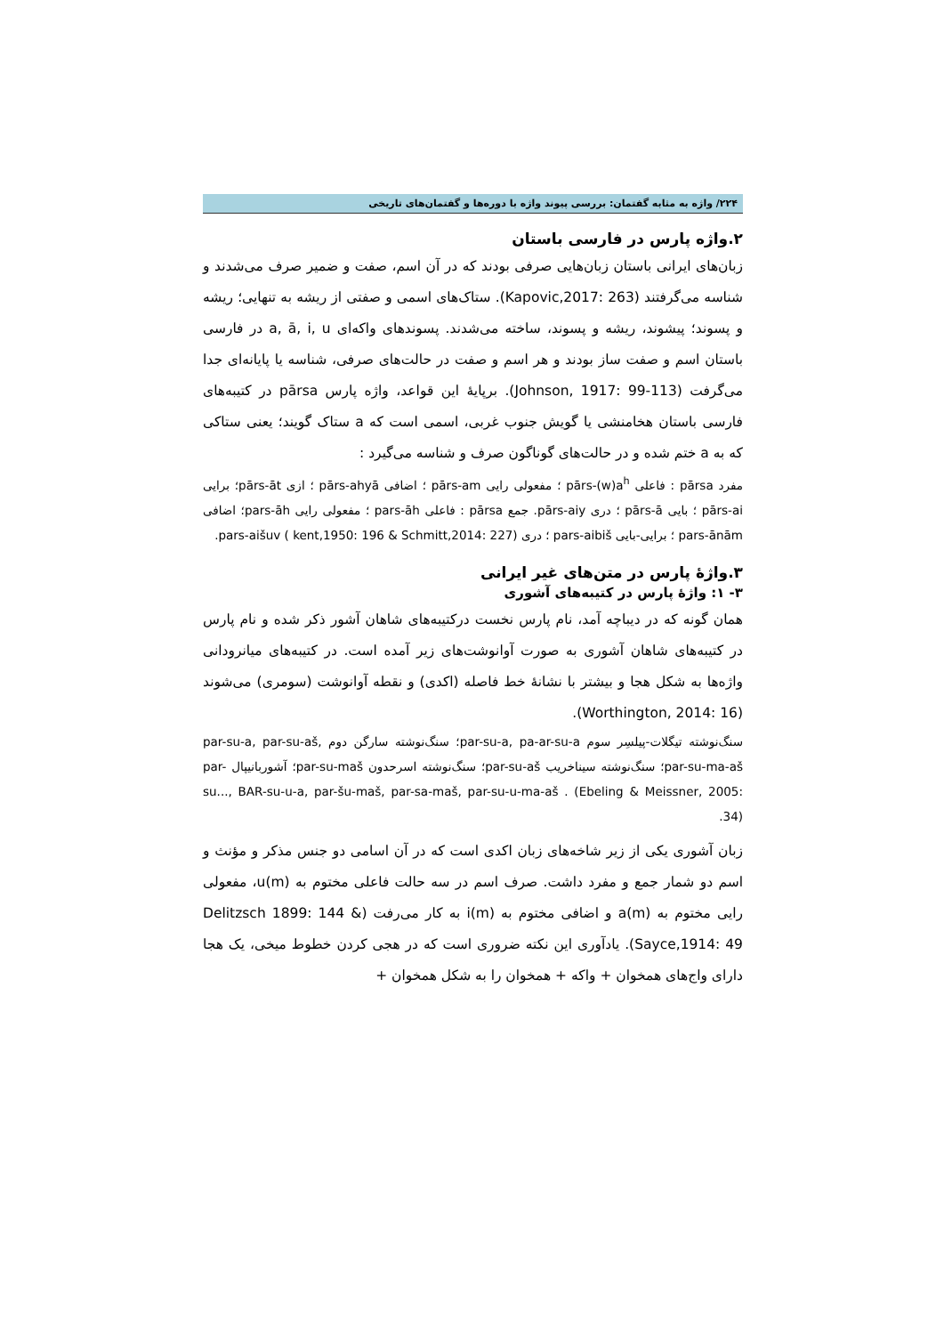۲۲۴/ واژه به مثابه گفتمان: بررسی پیوند واژه با دوره‌ها و گفتمان‌های تاریخی
۲.واژه پارس در فارسی باستان
زبان‌های ایرانی باستان زبان‌هایی صرفی بودند که در آن اسم، صفت و ضمیر صرف می‌شدند و شناسه می‌گرفتند (Kapovic,2017: 263). ستاک‌های اسمی و صفتی از ریشه به تنهایی؛ ریشه و پسوند؛ پیشوند، ریشه و پسوند، ساخته می‌شدند. پسوندهای واکه‌ای a, ā, i, u در فارسی باستان اسم و صفت ساز بودند و هر اسم و صفت در حالت‌های صرفی، شناسه یا پایانه‌ای جدا می‌گرفت (Johnson, 1917: 99-113). برپایهٔ این قواعد، واژه پارس pārsa در کتیبه‌های فارسی باستان هخامنشی یا گویش جنوب غربی، اسمی است که a ستاک گویند؛ یعنی ستاکی که به a ختم شده و در حالت‌های گوناگون صرف و شناسه می‌گیرد :
مفرد pārsa : فاعلی pārs-(w)a<sup>h</sup> ؛ مفعولی رایی pārs-am ؛ اضافی pārs-ahyā ؛ ازی pārs-āt؛ برایی pārs-ai ؛ بایی pārs-ā ؛ دری pārs-aiy. جمع pārsa : فاعلی pars-āh ؛ مفعولی رایی pars-āh؛ اضافی pars-ānām ؛ برایی-بایی pars-aibiš ؛ دری pars-aišuv ( kent,1950: 196 & Schmitt,2014: 227).
۳.واژهٔ پارس در متن‌های غیر ایرانی
۳- ۱: واژهٔ پارس در کتیبه‌های آشوری
همان گونه که در دیباچه آمد، نام پارس نخست درکتیبه‌های شاهان آشور ذکر شده و نام پارس در کتیبه‌های شاهان آشوری به صورت آوانوشت‌های زیر آمده است. در کتیبه‌های میانرودانی واژه‌ها به شکل هجا و بیشتر با نشانهٔ خط فاصله (اکدی) و نقطه آوانوشت (سومری) می‌شوند (Worthington, 2014: 16).
سنگ‌نوشته تیگلات-پیلسِر سوم par-su-a, pa-ar-su-a؛ سنگ‌نوشته سارگن دوم par-su-a, par-su-aš, par-su-ma-aš؛ سنگ‌نوشته سیناخریب par-su-aš؛ سنگ‌نوشته اسرحدون par-su-maš؛ آشوربانیپال par-su..., BAR-su-u-a, par-šu-maš, par-sa-maš, par-su-u-ma-aš . (Ebeling & Meissner, 2005: 34).
زبان آشوری یکی از زیر شاخه‌های زبان اکدی است که در آن اسامی دو جنس مذکر و مؤنث و اسم دو شمار جمع و مفرد داشت. صرف اسم در سه حالت فاعلی مختوم به u(m)، مفعولی رایی مختوم به a(m) و اضافی مختوم به i(m) به کار می‌رفت (Delitzsch 1899: 144 & Sayce,1914: 49). یادآوری این نکته ضروری است که در هجی کردن خطوط میخی، یک هجا دارای واج‌های همخوان + واکه + همخوان را به شکل همخوان +